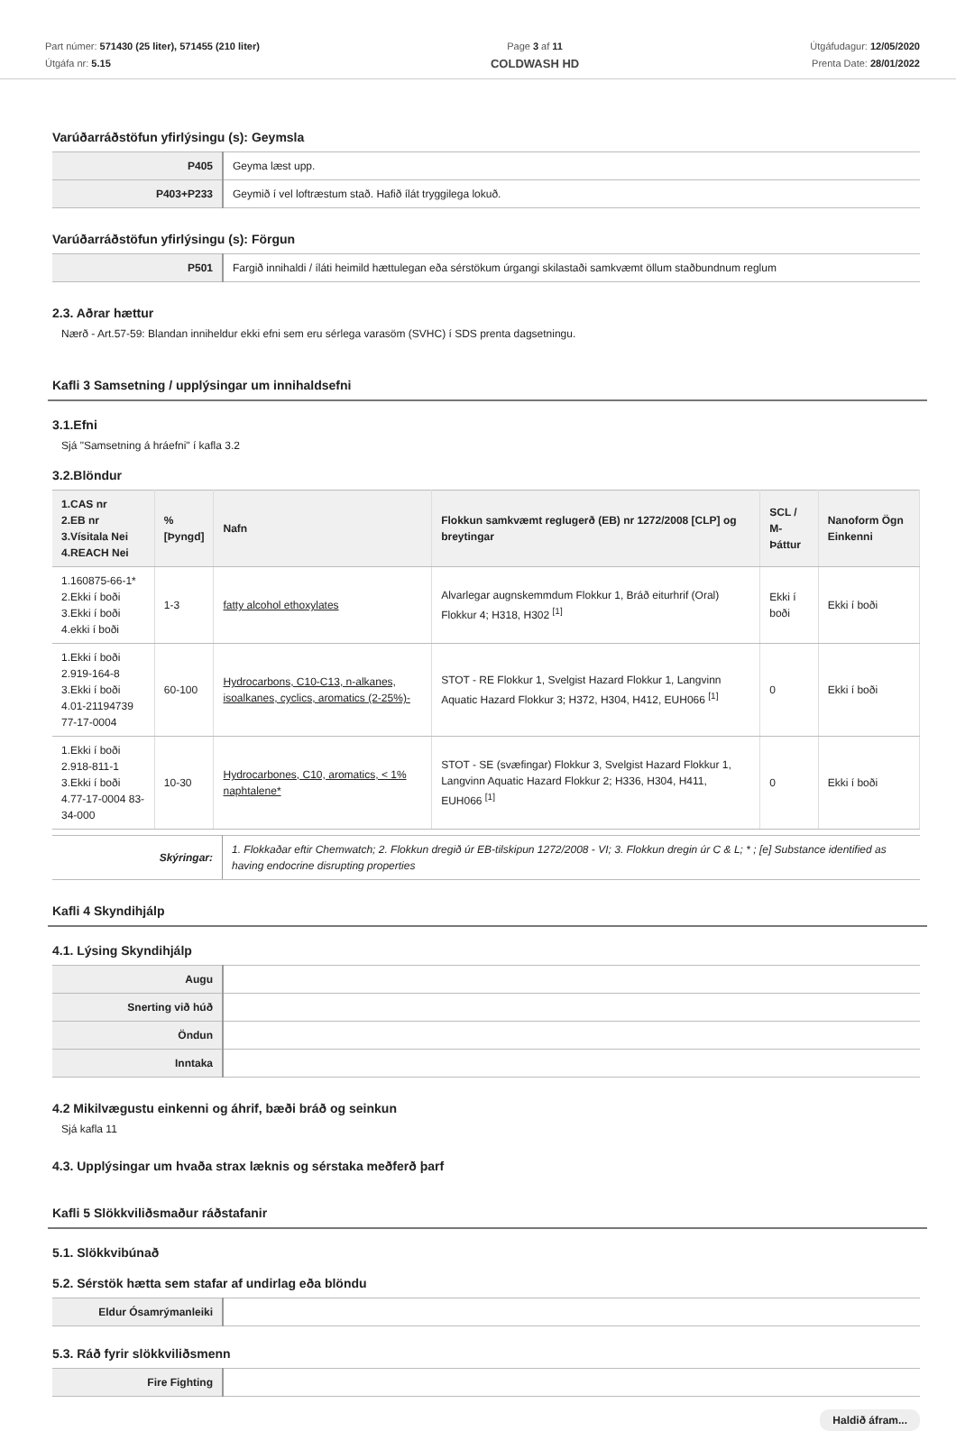Part númer: 571430 (25 liter), 571455 (210 liter)
Útgáfa nr: 5.15
Page 3 af 11
COLDWASH HD
Útgáfudagur: 12/05/2020
Prenta Date: 28/01/2022
Varúðarráðstöfun yfirlýsingu (s): Geymsla
| P405 | Geyma læst upp. |
| P403+P233 | Geymið í vel loftræstum stað. Hafið ílát tryggilega lokuð. |
Varúðarráðstöfun yfirlýsingu (s): Förgun
| P501 | Fargið innihaldi / íláti heimild hættulegan eða sérstökum úrgangi skilastaði samkvæmt öllum staðbundnum reglum |
2.3. Aðrar hættur
Nærð - Art.57-59: Blandan inniheldur ekki efni sem eru sérlega varasöm (SVHC) í SDS prenta dagsetningu.
Kafli 3 Samsetning / upplýsingar um innihaldsefni
3.1.Efni
Sjá "Samsetning á hráefni" í kafla 3.2
3.2.Blöndur
| 1.CAS nr 2.EB nr 3.Vísitala Nei 4.REACH Nei | % [Þyngd] | Nafn | Flokkun samkvæmt reglugerð (EB) nr 1272/2008 [CLP] og breytingar | SCL / M-Þáttur | Nanoform Ögn Einkenni |
| --- | --- | --- | --- | --- | --- |
| 1.160875-66-1* 2.Ekki í boði 3.Ekki í boði 4.ekki í boði | 1-3 | fatty alcohol ethoxylates | Alvarlegar augnskemmdum Flokkur 1, Bráð eiturhrif (Oral) Flokkur 4; H318, H302 <sup>[1]</sup> | Ekki í boði | Ekki í boði |
| 1.Ekki í boði 2.919-164-8 3.Ekki í boði 4.01-21194739 77-17-0004 | 60-100 | Hydrocarbons, C10-C13, n-alkanes, isoalkanes, cyclics, aromatics (2-25%)- | STOT - RE Flokkur 1, Svelgist Hazard Flokkur 1, Langvinn Aquatic Hazard Flokkur 3; H372, H304, H412, EUH066 <sup>[1]</sup> | 0 | Ekki í boði |
| 1.Ekki í boði 2.918-811-1 3.Ekki í boði 4.77-17-0004 83-34-000 | 10-30 | Hydrocarbones, C10, aromatics, < 1% naphtalene* | STOT - SE (svæfingar) Flokkur 3, Svelgist Hazard Flokkur 1, Langvinn Aquatic Hazard Flokkur 2; H336, H304, H411, EUH066 <sup>[1]</sup> | 0 | Ekki í boði |
| Skýringar: | 1. Flokkaðar eftir Chemwatch; 2. Flokkun dregið úr EB-tilskipun 1272/2008 - VI; 3. Flokkun dregin úr C & L; * ; [e] Substance identified as having endocrine disrupting properties |
Kafli 4 Skyndihjálp
4.1. Lýsing Skyndihjálp
| Augu | |
| Snerting við húð | |
| Öndun | |
| Inntaka | |
4.2 Mikilvægustu einkenni og áhrif, bæði bráð og seinkun
Sjá kafla 11
4.3. Upplýsingar um hvaða strax læknis og sérstaka meðferð þarf
Kafli 5 Slökkviliðsmaður ráðstafanir
5.1. Slökkvibúnað
5.2. Sérstök hætta sem stafar af undirlag eða blöndu
| Eldur Ósamrýmanleiki | |
5.3. Ráð fyrir slökkviliðsmenn
| Fire Fighting | |
Haldið áfram...